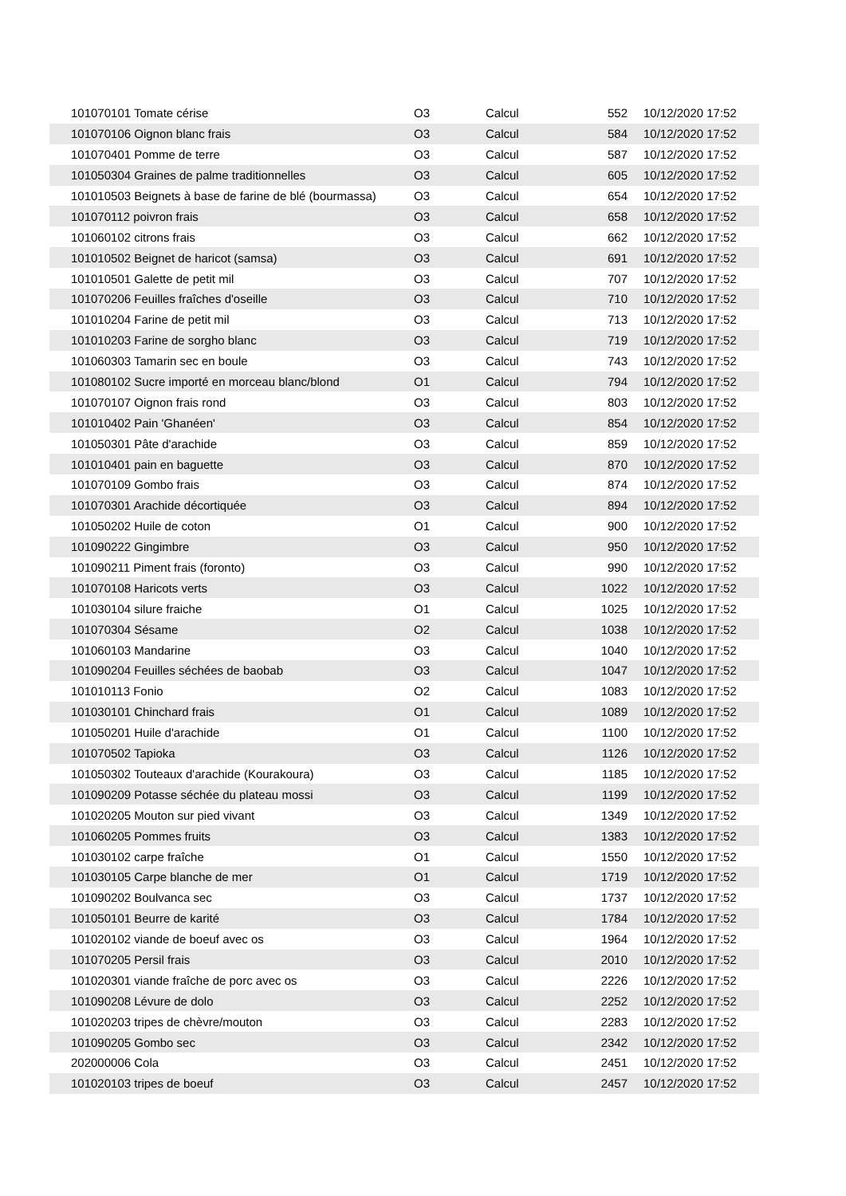| 101070101 Tomate cérise | O3 | Calcul | 552 | 10/12/2020 17:52 |
| 101070106 Oignon blanc frais | O3 | Calcul | 584 | 10/12/2020 17:52 |
| 101070401 Pomme de terre | O3 | Calcul | 587 | 10/12/2020 17:52 |
| 101050304 Graines de palme traditionnelles | O3 | Calcul | 605 | 10/12/2020 17:52 |
| 101010503 Beignets à base de farine de blé (bourmassa) | O3 | Calcul | 654 | 10/12/2020 17:52 |
| 101070112 poivron frais | O3 | Calcul | 658 | 10/12/2020 17:52 |
| 101060102 citrons frais | O3 | Calcul | 662 | 10/12/2020 17:52 |
| 101010502 Beignet de haricot (samsa) | O3 | Calcul | 691 | 10/12/2020 17:52 |
| 101010501 Galette de petit mil | O3 | Calcul | 707 | 10/12/2020 17:52 |
| 101070206 Feuilles fraîches d'oseille | O3 | Calcul | 710 | 10/12/2020 17:52 |
| 101010204 Farine de petit mil | O3 | Calcul | 713 | 10/12/2020 17:52 |
| 101010203 Farine de sorgho blanc | O3 | Calcul | 719 | 10/12/2020 17:52 |
| 101060303 Tamarin sec en boule | O3 | Calcul | 743 | 10/12/2020 17:52 |
| 101080102 Sucre importé en morceau blanc/blond | O1 | Calcul | 794 | 10/12/2020 17:52 |
| 101070107 Oignon frais rond | O3 | Calcul | 803 | 10/12/2020 17:52 |
| 101010402 Pain 'Ghanéen' | O3 | Calcul | 854 | 10/12/2020 17:52 |
| 101050301 Pâte d'arachide | O3 | Calcul | 859 | 10/12/2020 17:52 |
| 101010401 pain en baguette | O3 | Calcul | 870 | 10/12/2020 17:52 |
| 101070109 Gombo frais | O3 | Calcul | 874 | 10/12/2020 17:52 |
| 101070301 Arachide décortiquée | O3 | Calcul | 894 | 10/12/2020 17:52 |
| 101050202 Huile de coton | O1 | Calcul | 900 | 10/12/2020 17:52 |
| 101090222 Gingimbre | O3 | Calcul | 950 | 10/12/2020 17:52 |
| 101090211 Piment frais (foronto) | O3 | Calcul | 990 | 10/12/2020 17:52 |
| 101070108 Haricots verts | O3 | Calcul | 1022 | 10/12/2020 17:52 |
| 101030104 silure fraiche | O1 | Calcul | 1025 | 10/12/2020 17:52 |
| 101070304 Sésame | O2 | Calcul | 1038 | 10/12/2020 17:52 |
| 101060103 Mandarine | O3 | Calcul | 1040 | 10/12/2020 17:52 |
| 101090204 Feuilles séchées de baobab | O3 | Calcul | 1047 | 10/12/2020 17:52 |
| 101010113 Fonio | O2 | Calcul | 1083 | 10/12/2020 17:52 |
| 101030101 Chinchard frais | O1 | Calcul | 1089 | 10/12/2020 17:52 |
| 101050201 Huile d'arachide | O1 | Calcul | 1100 | 10/12/2020 17:52 |
| 101070502 Tapioka | O3 | Calcul | 1126 | 10/12/2020 17:52 |
| 101050302 Touteaux d'arachide (Kourakoura) | O3 | Calcul | 1185 | 10/12/2020 17:52 |
| 101090209 Potasse séchée du plateau mossi | O3 | Calcul | 1199 | 10/12/2020 17:52 |
| 101020205 Mouton sur pied vivant | O3 | Calcul | 1349 | 10/12/2020 17:52 |
| 101060205 Pommes fruits | O3 | Calcul | 1383 | 10/12/2020 17:52 |
| 101030102 carpe fraîche | O1 | Calcul | 1550 | 10/12/2020 17:52 |
| 101030105 Carpe blanche de mer | O1 | Calcul | 1719 | 10/12/2020 17:52 |
| 101090202 Boulvanca sec | O3 | Calcul | 1737 | 10/12/2020 17:52 |
| 101050101 Beurre de karité | O3 | Calcul | 1784 | 10/12/2020 17:52 |
| 101020102 viande de boeuf avec os | O3 | Calcul | 1964 | 10/12/2020 17:52 |
| 101070205 Persil frais | O3 | Calcul | 2010 | 10/12/2020 17:52 |
| 101020301 viande fraîche de porc avec os | O3 | Calcul | 2226 | 10/12/2020 17:52 |
| 101090208 Lévure de dolo | O3 | Calcul | 2252 | 10/12/2020 17:52 |
| 101020203 tripes de chèvre/mouton | O3 | Calcul | 2283 | 10/12/2020 17:52 |
| 101090205 Gombo sec | O3 | Calcul | 2342 | 10/12/2020 17:52 |
| 202000006 Cola | O3 | Calcul | 2451 | 10/12/2020 17:52 |
| 101020103 tripes de boeuf | O3 | Calcul | 2457 | 10/12/2020 17:52 |